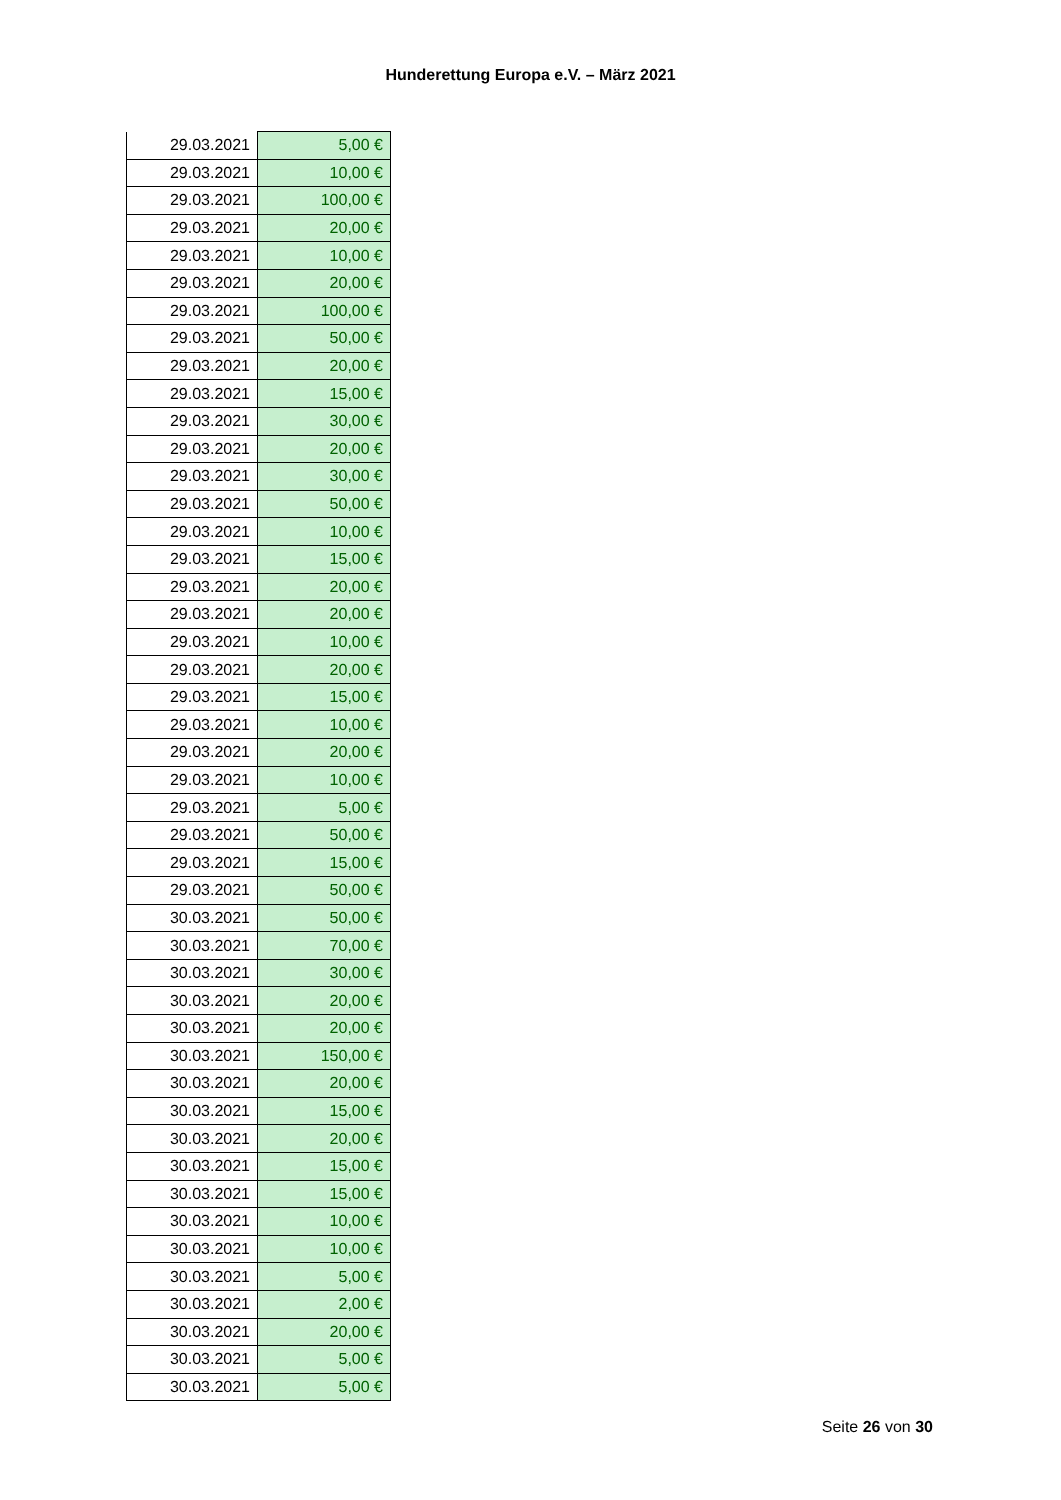Hunderettung Europa e.V. – März 2021
| 29.03.2021 | 5,00 € |
| 29.03.2021 | 10,00 € |
| 29.03.2021 | 100,00 € |
| 29.03.2021 | 20,00 € |
| 29.03.2021 | 10,00 € |
| 29.03.2021 | 20,00 € |
| 29.03.2021 | 100,00 € |
| 29.03.2021 | 50,00 € |
| 29.03.2021 | 20,00 € |
| 29.03.2021 | 15,00 € |
| 29.03.2021 | 30,00 € |
| 29.03.2021 | 20,00 € |
| 29.03.2021 | 30,00 € |
| 29.03.2021 | 50,00 € |
| 29.03.2021 | 10,00 € |
| 29.03.2021 | 15,00 € |
| 29.03.2021 | 20,00 € |
| 29.03.2021 | 20,00 € |
| 29.03.2021 | 10,00 € |
| 29.03.2021 | 20,00 € |
| 29.03.2021 | 15,00 € |
| 29.03.2021 | 10,00 € |
| 29.03.2021 | 20,00 € |
| 29.03.2021 | 10,00 € |
| 29.03.2021 | 5,00 € |
| 29.03.2021 | 50,00 € |
| 29.03.2021 | 15,00 € |
| 29.03.2021 | 50,00 € |
| 30.03.2021 | 50,00 € |
| 30.03.2021 | 70,00 € |
| 30.03.2021 | 30,00 € |
| 30.03.2021 | 20,00 € |
| 30.03.2021 | 20,00 € |
| 30.03.2021 | 150,00 € |
| 30.03.2021 | 20,00 € |
| 30.03.2021 | 15,00 € |
| 30.03.2021 | 20,00 € |
| 30.03.2021 | 15,00 € |
| 30.03.2021 | 15,00 € |
| 30.03.2021 | 10,00 € |
| 30.03.2021 | 10,00 € |
| 30.03.2021 | 5,00 € |
| 30.03.2021 | 2,00 € |
| 30.03.2021 | 20,00 € |
| 30.03.2021 | 5,00 € |
| 30.03.2021 | 5,00 € |
Seite 26 von 30